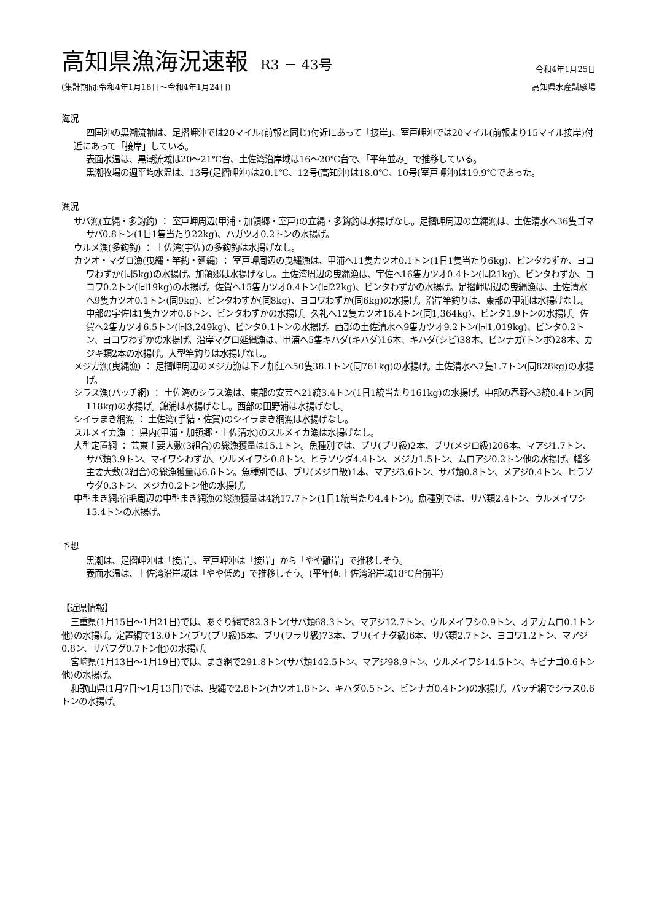高知県漁海況速報 R3 － 43号
令和4年1月25日
(集計期間:令和4年1月18日～令和4年1月24日) 高知県水産試験場
海況
四国沖の黒潮流軸は、足摺岬沖では20マイル(前報と同じ)付近にあって「接岸」、室戸岬沖では20マイル(前報より15マイル接岸)付近にあって「接岸」している。
表面水温は、黒潮流域は20～21℃台、土佐湾沿岸域は16～20℃台で、「平年並み」で推移している。
黒潮牧場の週平均水温は、13号(足摺岬沖)は20.1℃、12号(高知沖)は18.0℃、10号(室戸岬沖)は19.9℃であった。
漁況
サバ漁(立縄・多鈎釣) ： 室戸岬周辺(甲浦・加領郷・室戸)の立縄・多鈎釣は水揚げなし。足摺岬周辺の立縄漁は、土佐清水へ36隻ゴマサバ0.8トン(1日1隻当たり22kg)、ハガツオ0.2トンの水揚げ。
ウルメ漁(多鈎釣) ： 土佐湾(宇佐)の多鈎釣は水揚げなし。
カツオ・マグロ漁(曳縄・竿釣・延縄) ： 室戸岬周辺の曳縄漁は、甲浦へ11隻カツオ0.1トン(1日1隻当たり6kg)、ビンタわずか、ヨコワわずか(同5kg)の水揚げ。加領郷は水揚げなし。土佐湾周辺の曳縄漁は、宇佐へ16隻カツオ0.4トン(同21kg)、ビンタわずか、ヨコワ0.2トン(同19kg)の水揚げ。佐賀へ15隻カツオ0.4トン(同22kg)、ビンタわずかの水揚げ。足摺岬周辺の曳縄漁は、土佐清水へ9隻カツオ0.1トン(同9kg)、ビンタわずか(同8kg)、ヨコワわずか(同6kg)の水揚げ。沿岸竿釣りは、東部の甲浦は水揚げなし。中部の宇佐は1隻カツオ0.6トン、ビンタわずかの水揚げ。久礼へ12隻カツオ16.4トン(同1,364kg)、ビンタ1.9トンの水揚げ。佐賀へ2隻カツオ6.5トン(同3,249kg)、ビンタ0.1トンの水揚げ。西部の土佐清水へ9隻カツオ9.2トン(同1,019kg)、ビンタ0.2トン、ヨコワわずかの水揚げ。沿岸マグロ延縄漁は、甲浦へ5隻キハダ(キハダ)16本、キハダ(シビ)38本、ビンナガ(トンボ)28本、カジキ類2本の水揚げ。大型竿釣りは水揚げなし。
メジカ漁(曳縄漁) ： 足摺岬周辺のメジカ漁は下ノ加江へ50隻38.1トン(同761kg)の水揚げ。土佐清水へ2隻1.7トン(同828kg)の水揚げ。
シラス漁(パッチ網) ： 土佐湾のシラス漁は、東部の安芸へ21統3.4トン(1日1統当たり161kg)の水揚げ。中部の春野へ3統0.4トン(同118kg)の水揚げ。錦浦は水揚げなし。西部の田野浦は水揚げなし。
シイラまき網漁 ： 土佐湾(手結・佐賀)のシイラまき網漁は水揚げなし。
スルメイカ漁 ： 県内(甲浦・加領郷・土佐清水)のスルメイカ漁は水揚げなし。
大型定置網 ： 芸東主要大敷(3組合)の総漁獲量は15.1トン。魚種別では、ブリ(ブリ級)2本、ブリ(メジロ級)206本、マアジ1.7トン、サバ類3.9トン、マイワシわずか、ウルメイワシ0.8トン、ヒラソウダ4.4トン、メジカ1.5トン、ムロアジ0.2トン他の水揚げ。幡多主要大敷(2組合)の総漁獲量は6.6トン。魚種別では、ブリ(メジロ級)1本、マアジ3.6トン、サバ類0.8トン、メアジ0.4トン、ヒラソウダ0.3トン、メジカ0.2トン他の水揚げ。
中型まき網:宿毛周辺の中型まき網漁の総漁獲量は4統17.7トン(1日1統当たり4.4トン)。魚種別では、サバ類2.4トン、ウルメイワシ15.4トンの水揚げ。
予想
黒潮は、足摺岬沖は「接岸」、室戸岬沖は「接岸」から「やや離岸」で推移しそう。
表面水温は、土佐湾沿岸域は「やや低め」で推移しそう。(平年値:土佐湾沿岸域18℃台前半)
【近県情報】
三重県(1月15日～1月21日)では、あぐり網で82.3トン(サバ類68.3トン、マアジ12.7トン、ウルメイワシ0.9トン、オアカムロ0.1トン他)の水揚げ。定置網で13.0トン(ブリ(ブリ級)5本、ブリ(ワラサ級)73本、ブリ(イナダ級)6本、サバ類2.7トン、ヨコワ1.2トン、マアジ0.8ン、サバフグ0.7トン他)の水揚げ。
宮崎県(1月13日～1月19日)では、まき網で291.8トン(サバ類142.5トン、マアジ98.9トン、ウルメイワシ14.5トン、キビナゴ0.6トン他)の水揚げ。
和歌山県(1月7日～1月13日)では、曳縄で2.8トン(カツオ1.8トン、キハダ0.5トン、ビンナガ0.4トン)の水揚げ。パッチ網でシラス0.6トンの水揚げ。